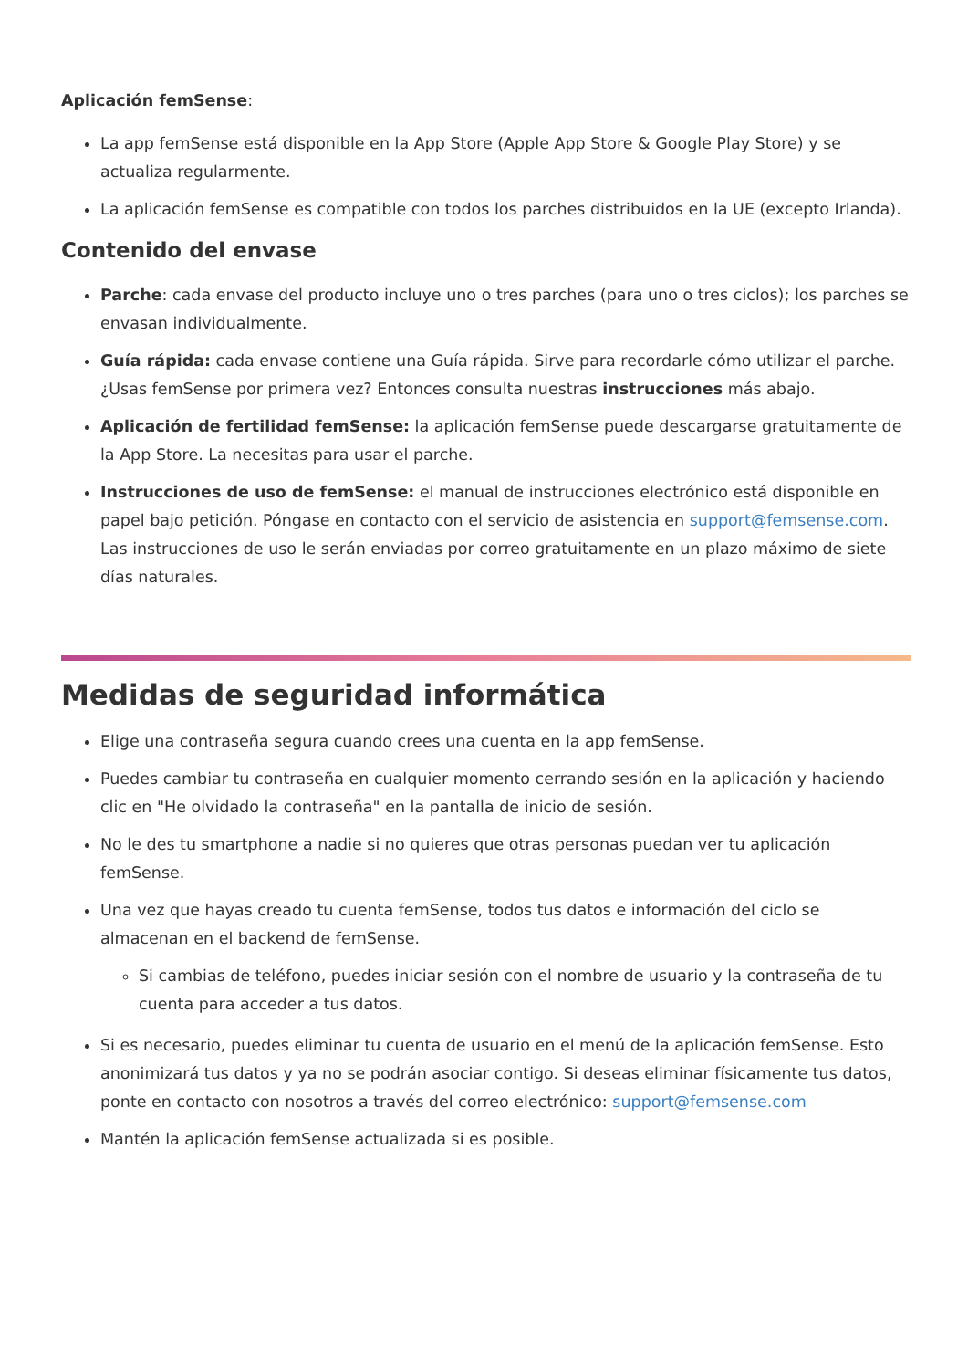Aplicación femSense:
La app femSense está disponible en la App Store (Apple App Store & Google Play Store) y se actualiza regularmente.
La aplicación femSense es compatible con todos los parches distribuidos en la UE (excepto Irlanda).
Contenido del envase
Parche: cada envase del producto incluye uno o tres parches (para uno o tres ciclos); los parches se envasan individualmente.
Guía rápida: cada envase contiene una Guía rápida. Sirve para recordarle cómo utilizar el parche. ¿Usas femSense por primera vez? Entonces consulta nuestras instrucciones más abajo.
Aplicación de fertilidad femSense: la aplicación femSense puede descargarse gratuitamente de la App Store. La necesitas para usar el parche.
Instrucciones de uso de femSense: el manual de instrucciones electrónico está disponible en papel bajo petición. Póngase en contacto con el servicio de asistencia en support@femsense.com. Las instrucciones de uso le serán enviadas por correo gratuitamente en un plazo máximo de siete días naturales.
Medidas de seguridad informática
Elige una contraseña segura cuando crees una cuenta en la app femSense.
Puedes cambiar tu contraseña en cualquier momento cerrando sesión en la aplicación y haciendo clic en "He olvidado la contraseña" en la pantalla de inicio de sesión.
No le des tu smartphone a nadie si no quieres que otras personas puedan ver tu aplicación femSense.
Una vez que hayas creado tu cuenta femSense, todos tus datos e información del ciclo se almacenan en el backend de femSense.
Si cambias de teléfono, puedes iniciar sesión con el nombre de usuario y la contraseña de tu cuenta para acceder a tus datos.
Si es necesario, puedes eliminar tu cuenta de usuario en el menú de la aplicación femSense. Esto anonimizará tus datos y ya no se podrán asociar contigo. Si deseas eliminar físicamente tus datos, ponte en contacto con nosotros a través del correo electrónico: support@femsense.com
Mantén la aplicación femSense actualizada si es posible.